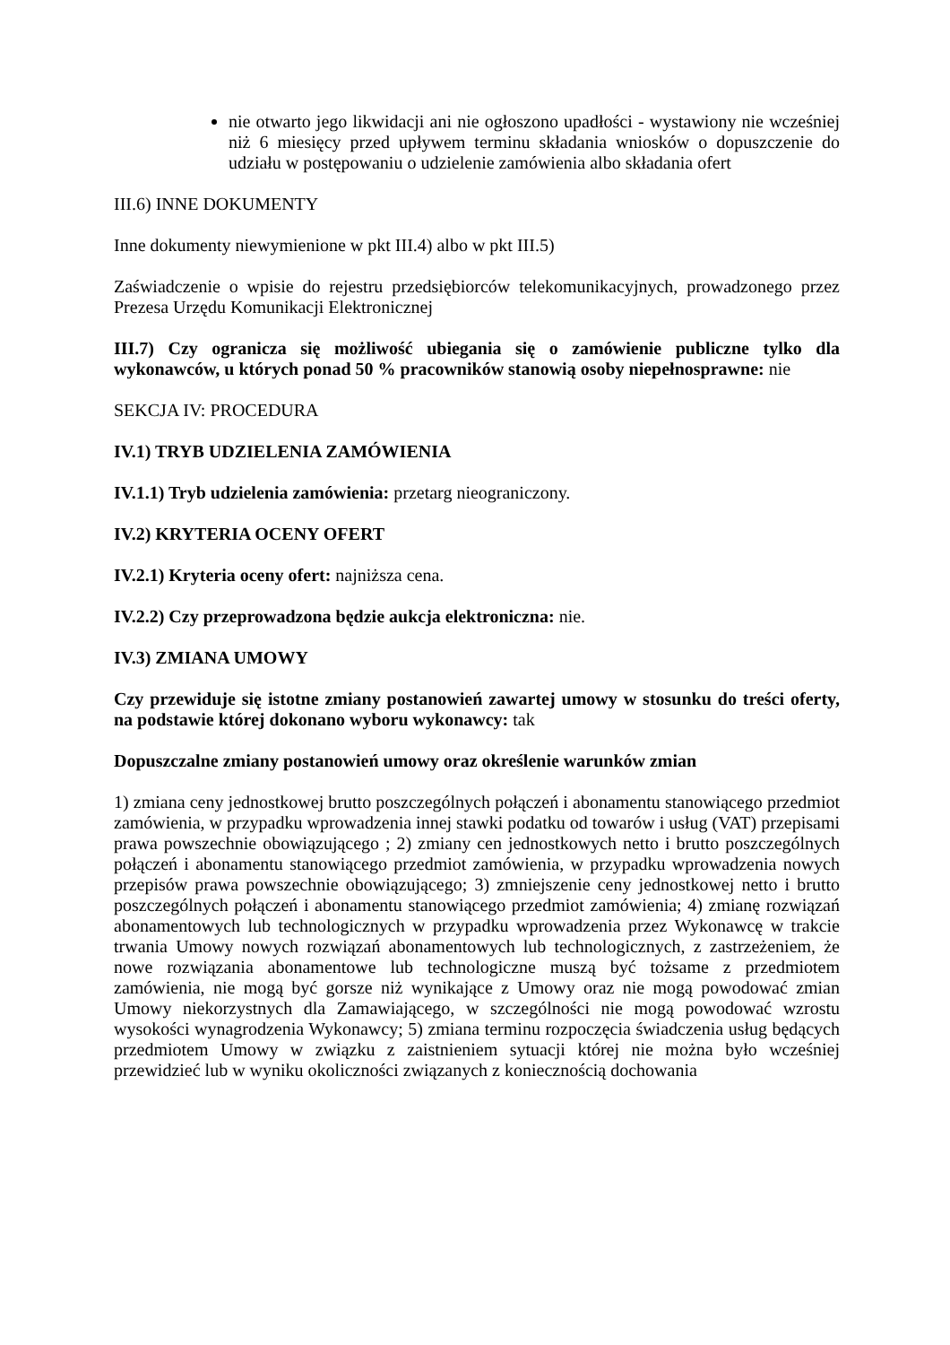nie otwarto jego likwidacji ani nie ogłoszono upadłości - wystawiony nie wcześniej niż 6 miesięcy przed upływem terminu składania wniosków o dopuszczenie do udziału w postępowaniu o udzielenie zamówienia albo składania ofert
III.6) INNE DOKUMENTY
Inne dokumenty niewymienione w pkt III.4) albo w pkt III.5)
Zaświadczenie o wpisie do rejestru przedsiębiorców telekomunikacyjnych, prowadzonego przez Prezesa Urzędu Komunikacji Elektronicznej
III.7) Czy ogranicza się możliwość ubiegania się o zamówienie publiczne tylko dla wykonawców, u których ponad 50 % pracowników stanowią osoby niepełnosprawne: nie
SEKCJA IV: PROCEDURA
IV.1) TRYB UDZIELENIA ZAMÓWIENIA
IV.1.1) Tryb udzielenia zamówienia: przetarg nieograniczony.
IV.2) KRYTERIA OCENY OFERT
IV.2.1) Kryteria oceny ofert: najniższa cena.
IV.2.2) Czy przeprowadzona będzie aukcja elektroniczna: nie.
IV.3) ZMIANA UMOWY
Czy przewiduje się istotne zmiany postanowień zawartej umowy w stosunku do treści oferty, na podstawie której dokonano wyboru wykonawcy: tak
Dopuszczalne zmiany postanowień umowy oraz określenie warunków zmian
1) zmiana ceny jednostkowej brutto poszczególnych połączeń i abonamentu stanowiącego przedmiot zamówienia, w przypadku wprowadzenia innej stawki podatku od towarów i usług (VAT) przepisami prawa powszechnie obowiązującego ; 2) zmiany cen jednostkowych netto i brutto poszczególnych połączeń i abonamentu stanowiącego przedmiot zamówienia, w przypadku wprowadzenia nowych przepisów prawa powszechnie obowiązującego; 3) zmniejszenie ceny jednostkowej netto i brutto poszczególnych połączeń i abonamentu stanowiącego przedmiot zamówienia; 4) zmianę rozwiązań abonamentowych lub technologicznych w przypadku wprowadzenia przez Wykonawcę w trakcie trwania Umowy nowych rozwiązań abonamentowych lub technologicznych, z zastrzeżeniem, że nowe rozwiązania abonamentowe lub technologiczne muszą być tożsame z przedmiotem zamówienia, nie mogą być gorsze niż wynikające z Umowy oraz nie mogą powodować zmian Umowy niekorzystnych dla Zamawiającego, w szczególności nie mogą powodować wzrostu wysokości wynagrodzenia Wykonawcy; 5) zmiana terminu rozpoczęcia świadczenia usług będących przedmiotem Umowy w związku z zaistnieniem sytuacji której nie można było wcześniej przewidzieć lub w wyniku okoliczności związanych z koniecznością dochowania